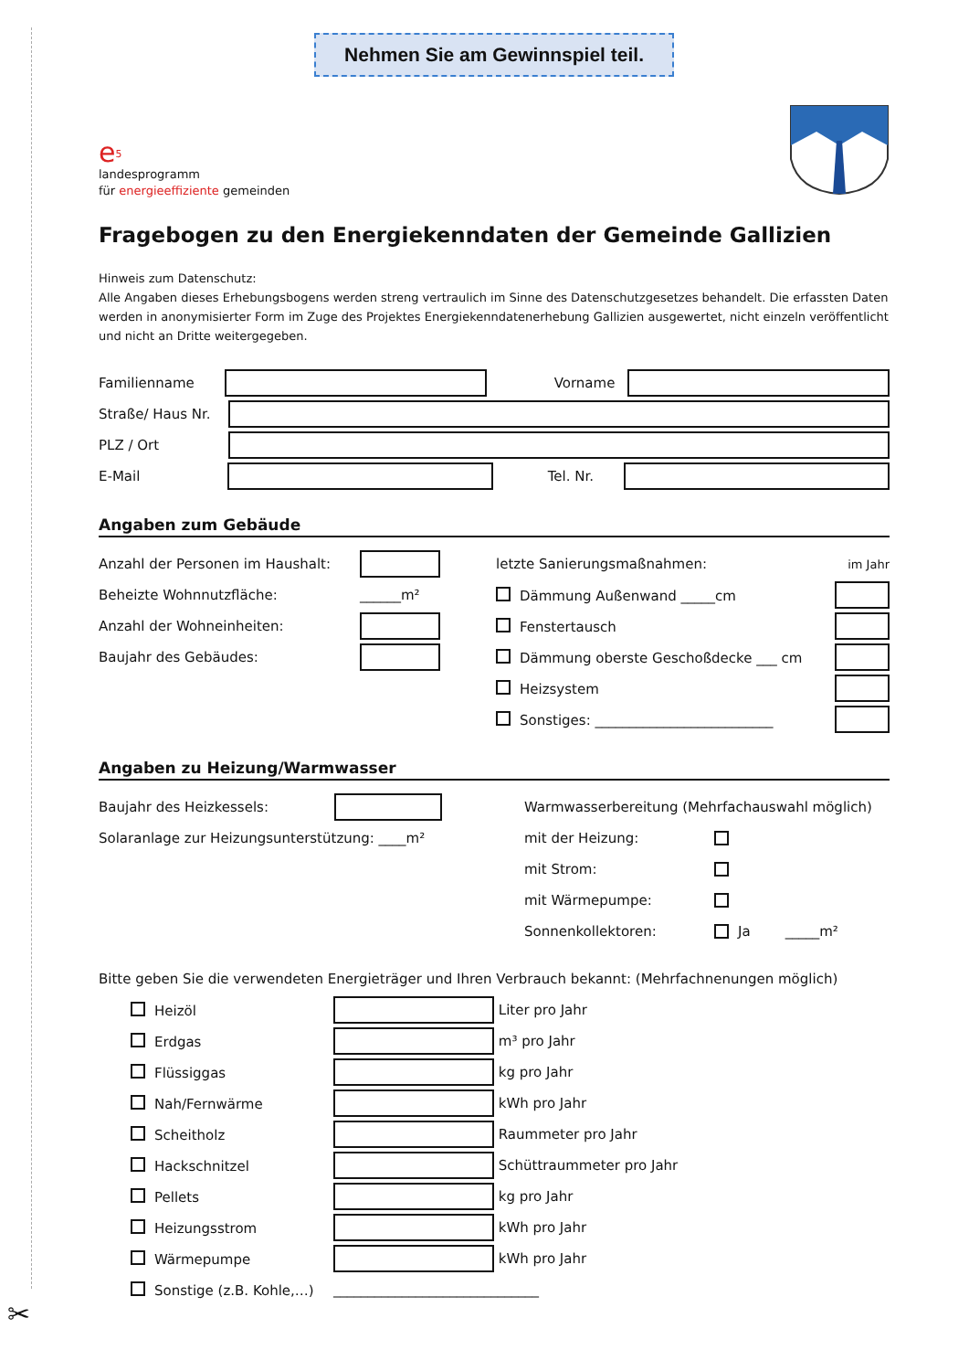✂
Nehmen Sie am Gewinnspiel teil.
e<sup>5</sup>
landesprogramm
für energieeffiziente gemeinden
Fragebogen zu den Energiekenndaten der Gemeinde Gallizien
Hinweis zum Datenschutz:
Alle Angaben dieses Erhebungsbogens werden streng vertraulich im Sinne des Datenschutzgesetzes behandelt. Die erfassten Daten werden in anonymisierter Form im Zuge des Projektes Energiekenndatenerhebung Gallizien ausgewertet, nicht einzeln veröffentlicht und nicht an Dritte weitergegeben.
Familienname Vorname
Straße/ Haus Nr.
PLZ / Ort
E-Mail Tel. Nr.
Angaben zum Gebäude
Anzahl der Personen im Haushalt:
Beheizte Wohnnutzfläche: ______m²
Anzahl der Wohneinheiten:
Baujahr des Gebäudes:
letzte Sanierungsmaßnahmen: im Jahr
Dämmung Außenwand _____cm
Fenstertausch
Dämmung oberste Geschoßdecke ___ cm
Heizsystem
Sonstiges: __________________________
Angaben zu Heizung/Warmwasser
Baujahr des Heizkessels:
Solaranlage zur Heizungsunterstützung: ____m²
Warmwasserbereitung (Mehrfachauswahl möglich)
mit der Heizung:
mit Strom:
mit Wärmepumpe:
Sonnenkollektoren: Ja _____m²
Bitte geben Sie die verwendeten Energieträger und Ihren Verbrauch bekannt: (Mehrfachnenungen möglich)
Heizöl
Liter pro Jahr
Erdgas
m³ pro Jahr
Flüssiggas
kg pro Jahr
Nah/Fernwärme
kWh pro Jahr
Scheitholz
Raummeter pro Jahr
Hackschnitzel
Schüttraummeter pro Jahr
Pellets
kg pro Jahr
Heizungsstrom
kWh pro Jahr
Wärmepumpe
kWh pro Jahr
Sonstige (z.B. Kohle,…) ______________________________